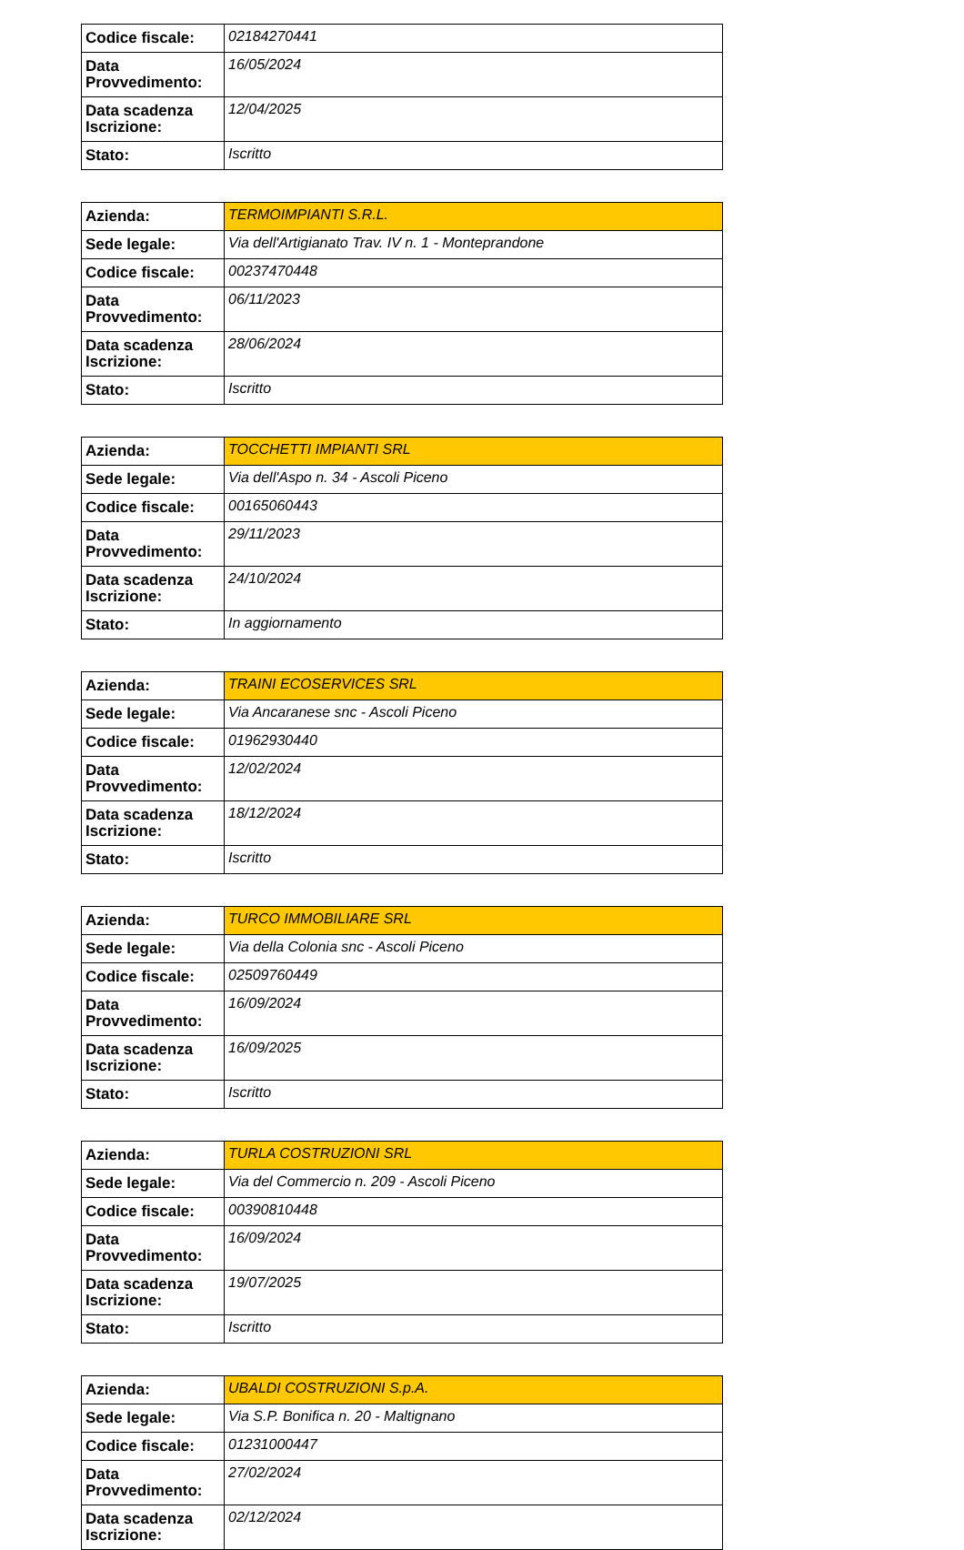| Codice fiscale: | 02184270441 |
| Data Provvedimento: | 16/05/2024 |
| Data scadenza Iscrizione: | 12/04/2025 |
| Stato: | Iscritto |
| Azienda: | TERMOIMPIANTI S.R.L. |
| Sede legale: | Via dell'Artigianato Trav. IV n. 1 - Monteprandone |
| Codice fiscale: | 00237470448 |
| Data Provvedimento: | 06/11/2023 |
| Data scadenza Iscrizione: | 28/06/2024 |
| Stato: | Iscritto |
| Azienda: | TOCCHETTI IMPIANTI SRL |
| Sede legale: | Via dell'Aspo n. 34 - Ascoli Piceno |
| Codice fiscale: | 00165060443 |
| Data Provvedimento: | 29/11/2023 |
| Data scadenza Iscrizione: | 24/10/2024 |
| Stato: | In aggiornamento |
| Azienda: | TRAINI ECOSERVICES SRL |
| Sede legale: | Via Ancaranese snc - Ascoli Piceno |
| Codice fiscale: | 01962930440 |
| Data Provvedimento: | 12/02/2024 |
| Data scadenza Iscrizione: | 18/12/2024 |
| Stato: | Iscritto |
| Azienda: | TURCO IMMOBILIARE SRL |
| Sede legale: | Via della Colonia snc - Ascoli Piceno |
| Codice fiscale: | 02509760449 |
| Data Provvedimento: | 16/09/2024 |
| Data scadenza Iscrizione: | 16/09/2025 |
| Stato: | Iscritto |
| Azienda: | TURLA COSTRUZIONI SRL |
| Sede legale: | Via del Commercio n. 209 - Ascoli Piceno |
| Codice fiscale: | 00390810448 |
| Data Provvedimento: | 16/09/2024 |
| Data scadenza Iscrizione: | 19/07/2025 |
| Stato: | Iscritto |
| Azienda: | UBALDI COSTRUZIONI S.p.A. |
| Sede legale: | Via S.P. Bonifica n. 20 - Maltignano |
| Codice fiscale: | 01231000447 |
| Data Provvedimento: | 27/02/2024 |
| Data scadenza Iscrizione: | 02/12/2024 |